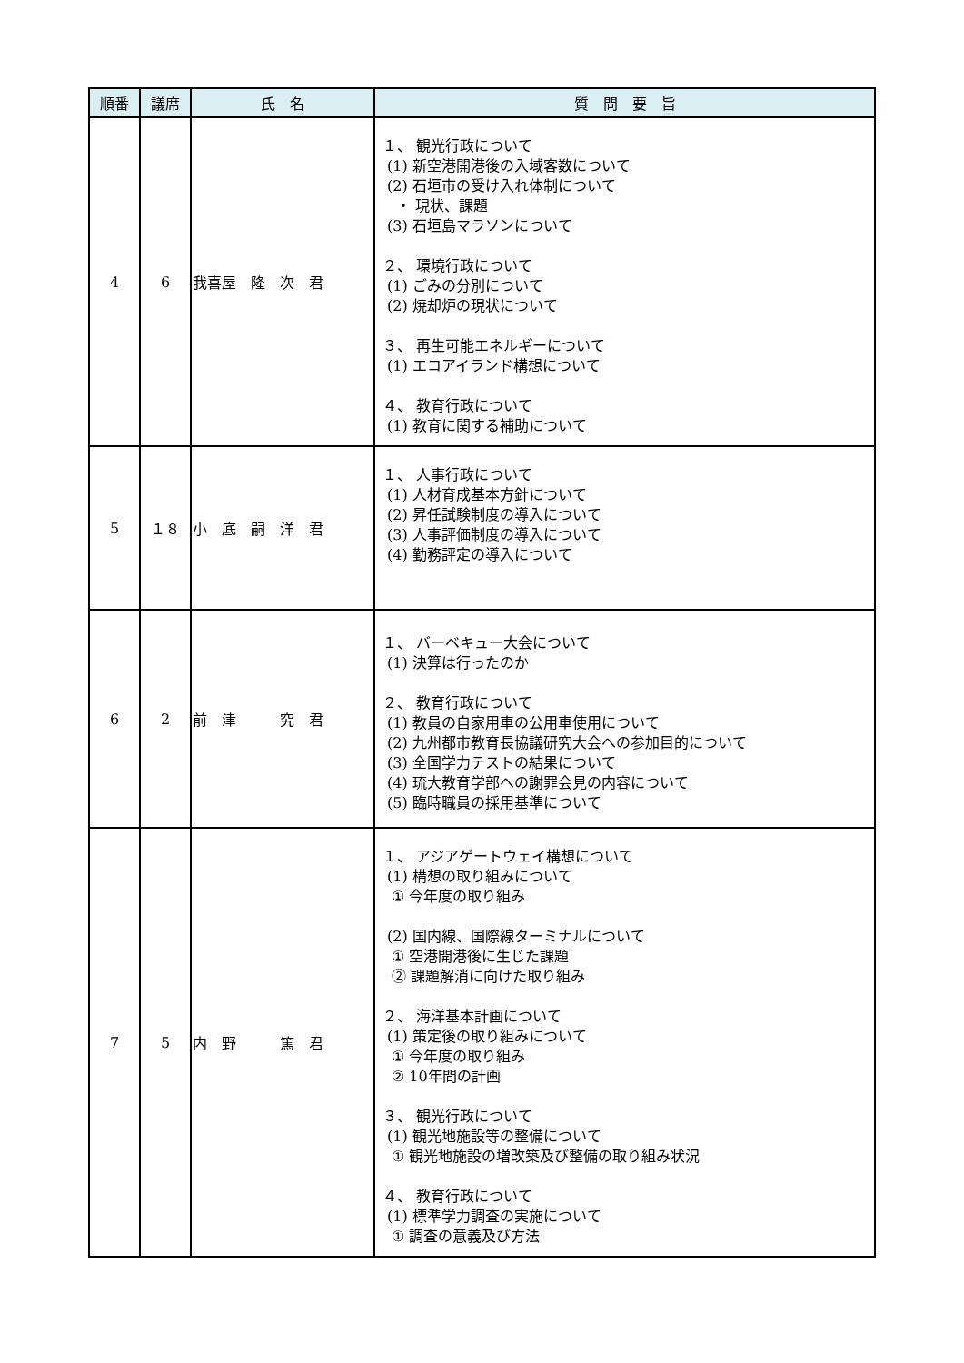| 順番 | 議席 | 氏 名 | 質 問 要 旨 |
| --- | --- | --- | --- |
| 4 | 6 | 我喜屋 隆 次 君 | １、 観光行政について (1) 新空港開港後の入域客数について (2) 石垣市の受け入れ体制について ・ 現状、課題 (3) 石垣島マラソンについて ２、 環境行政について (1) ごみの分別について (2) 焼却炉の現状について ３、 再生可能エネルギーについて (1) エコアイランド構想について ４、 教育行政について (1) 教育に関する補助について |
| 5 | １８ | 小 底 嗣 洋 君 | １、 人事行政について (1) 人材育成基本方針について (2) 昇任試験制度の導入について (3) 人事評価制度の導入について (4) 勤務評定の導入について |
| 6 | 2 | 前 津 究 君 | １、 バーベキュー大会について (1) 決算は行ったのか ２、 教育行政について (1) 教員の自家用車の公用車使用について (2) 九州都市教育長協議研究大会への参加目的について (3) 全国学力テストの結果について (4) 琉大教育学部への謝罪会見の内容について (5) 臨時職員の採用基準について |
| 7 | 5 | 内 野 篤 君 | １、 アジアゲートウェイ構想について (1) 構想の取り組みについて ① 今年度の取り組み (2) 国内線、国際線ターミナルについて ① 空港開港後に生じた課題 ② 課題解消に向けた取り組み ２、 海洋基本計画について (1) 策定後の取り組みについて ① 今年度の取り組み ② 10年間の計画 ３、 観光行政について (1) 観光地施設等の整備について ① 観光地施設の増改築及び整備の取り組み状況 ４、 教育行政について (1) 標準学力調査の実施について ① 調査の意義及び方法 |